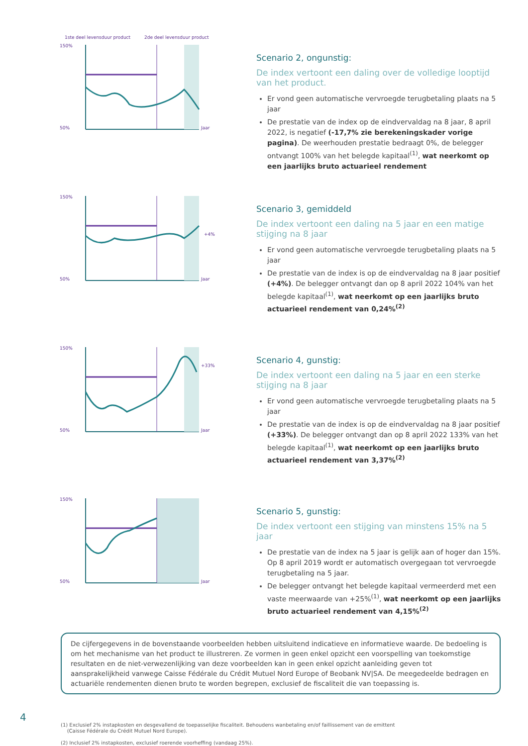150%
50%
1ste deel levensduur product
2de deel levensduur product
Jaar
Scenario 2, ongunstig:
De index vertoont een daling over de volledige looptijd van het product.
Er vond geen automatische vervroegde terugbetaling plaats na 5 jaar
De prestatie van de index op de eindvervaldag na 8 jaar, 8 april 2022, is negatief (-17,7% zie berekeningskader vorige pagina). De weerhouden prestatie bedraagt 0%, de belegger ontvangt 100% van het belegde kapitaal<sup>(1)</sup>, wat neerkomt op een jaarlijks bruto actuarieel rendement
150%
50%
Jaar
+4%
Scenario 3, gemiddeld
De index vertoont een daling na 5 jaar en een matige stijging na 8 jaar
Er vond geen automatische vervroegde terugbetaling plaats na 5 jaar
De prestatie van de index is op de eindvervaldag na 8 jaar positief (+4%). De belegger ontvangt dan op 8 april 2022 104% van het belegde kapitaal<sup>(1)</sup>, wat neerkomt op een jaarlijks bruto actuarieel rendement van 0,24%<sup>(2)</sup>
150%
50%
Jaar
+33%
Scenario 4, gunstig:
De index vertoont een daling na 5 jaar en een sterke stijging na 8 jaar
Er vond geen automatische vervroegde terugbetaling plaats na 5 jaar
De prestatie van de index is op de eindvervaldag na 8 jaar positief (+33%). De belegger ontvangt dan op 8 april 2022 133% van het belegde kapitaal<sup>(1)</sup>, wat neerkomt op een jaarlijks bruto actuarieel rendement van 3,37%<sup>(2)</sup>
150%
50%
Jaar
Scenario 5, gunstig:
De index vertoont een stijging van minstens 15% na 5 jaar
De prestatie van de index na 5 jaar is gelijk aan of hoger dan 15%. Op 8 april 2019 wordt er automatisch overgegaan tot vervroegde terugbetaling na 5 jaar.
De belegger ontvangt het belegde kapitaal vermeerderd met een vaste meerwaarde van +25%<sup>(1)</sup>, wat neerkomt op een jaarlijks bruto actuarieel rendement van 4,15%<sup>(2)</sup>
De cijfergegevens in de bovenstaande voorbeelden hebben uitsluitend indicatieve en informatieve waarde. De bedoeling is om het mechanisme van het product te illustreren. Ze vormen in geen enkel opzicht een voorspelling van toekomstige resultaten en de niet-verwezenlijking van deze voorbeelden kan in geen enkel opzicht aanleiding geven tot aansprakelijkheid vanwege Caisse Fédérale du Crédit Mutuel Nord Europe of Beobank NV|SA. De meegedeelde bedragen en actuariële rendementen dienen bruto te worden begrepen, exclusief de fiscaliteit die van toepassing is.
(1) Exclusief 2% instapkosten en desgevallend de toepasselijke fiscaliteit. Behoudens wanbetaling en/of faillissement van de emittent
(Caisse Fédérale du Crédit Mutuel Nord Europe).
(2) Inclusief 2% instapkosten, exclusief roerende voorheffing (vandaag 25%).
4